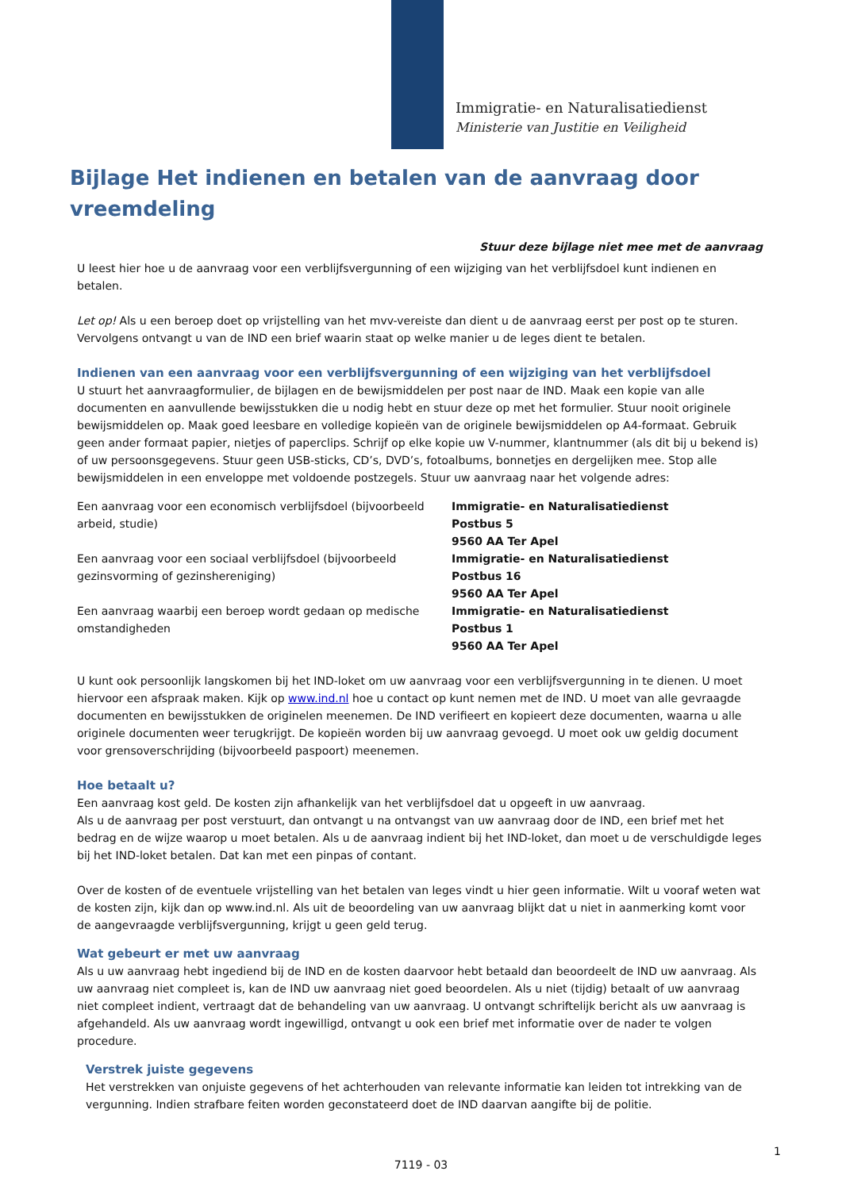Immigratie- en Naturalisatiedienst
Ministerie van Justitie en Veiligheid
Bijlage Het indienen en betalen van de aanvraag door vreemdeling
Stuur deze bijlage niet mee met de aanvraag
U leest hier hoe u de aanvraag voor een verblijfsvergunning of een wijziging van het verblijfsdoel kunt indienen en betalen.
Let op! Als u een beroep doet op vrijstelling van het mvv-vereiste dan dient u de aanvraag eerst per post op te sturen. Vervolgens ontvangt u van de IND een brief waarin staat op welke manier u de leges dient te betalen.
Indienen van een aanvraag voor een verblijfsvergunning of een wijziging van het verblijfsdoel
U stuurt het aanvraagformulier, de bijlagen en de bewijsmiddelen per post naar de IND. Maak een kopie van alle documenten en aanvullende bewijsstukken die u nodig hebt en stuur deze op met het formulier. Stuur nooit originele bewijsmiddelen op. Maak goed leesbare en volledige kopieën van de originele bewijsmiddelen op A4-formaat. Gebruik geen ander formaat papier, nietjes of paperclips. Schrijf op elke kopie uw V-nummer, klantnummer (als dit bij u bekend is) of uw persoonsgegevens. Stuur geen USB-sticks, CD’s, DVD’s, fotoalbums, bonnetjes en dergelijken mee. Stop alle bewijsmiddelen in een enveloppe met voldoende postzegels. Stuur uw aanvraag naar het volgende adres:
| Een aanvraag voor een economisch verblijfsdoel (bijvoorbeeld arbeid, studie) | Immigratie- en Naturalisatiedienst Postbus 5 9560 AA Ter Apel |
| Een aanvraag voor een sociaal verblijfsdoel (bijvoorbeeld gezinsvorming of gezinshereniging) | Immigratie- en Naturalisatiedienst Postbus 16 9560 AA Ter Apel |
| Een aanvraag waarbij een beroep wordt gedaan op medische omstandigheden | Immigratie- en Naturalisatiedienst Postbus 1 9560 AA Ter Apel |
U kunt ook persoonlijk langskomen bij het IND-loket om uw aanvraag voor een verblijfsvergunning in te dienen. U moet hiervoor een afspraak maken. Kijk op www.ind.nl hoe u contact op kunt nemen met de IND. U moet van alle gevraagde documenten en bewijsstukken de originelen meenemen. De IND verifieert en kopieert deze documenten, waarna u alle originele documenten weer terugkrijgt. De kopieën worden bij uw aanvraag gevoegd. U moet ook uw geldig document voor grensoverschrijding (bijvoorbeeld paspoort) meenemen.
Hoe betaalt u?
Een aanvraag kost geld. De kosten zijn afhankelijk van het verblijfsdoel dat u opgeeft in uw aanvraag.
Als u de aanvraag per post verstuurt, dan ontvangt u na ontvangst van uw aanvraag door de IND, een brief met het bedrag en de wijze waarop u moet betalen. Als u de aanvraag indient bij het IND-loket, dan moet u de verschuldigde leges bij het IND-loket betalen. Dat kan met een pinpas of contant.
Over de kosten of de eventuele vrijstelling van het betalen van leges vindt u hier geen informatie. Wilt u vooraf weten wat de kosten zijn, kijk dan op www.ind.nl. Als uit de beoordeling van uw aanvraag blijkt dat u niet in aanmerking komt voor de aangevraagde verblijfsvergunning, krijgt u geen geld terug.
Wat gebeurt er met uw aanvraag
Als u uw aanvraag hebt ingediend bij de IND en de kosten daarvoor hebt betaald dan beoordeelt de IND uw aanvraag. Als uw aanvraag niet compleet is, kan de IND uw aanvraag niet goed beoordelen. Als u niet (tijdig) betaalt of uw aanvraag niet compleet indient, vertraagt dat de behandeling van uw aanvraag. U ontvangt schriftelijk bericht als uw aanvraag is afgehandeld. Als uw aanvraag wordt ingewilligd, ontvangt u ook een brief met informatie over de nader te volgen procedure.
Verstrek juiste gegevens
Het verstrekken van onjuiste gegevens of het achterhouden van relevante informatie kan leiden tot intrekking van de vergunning. Indien strafbare feiten worden geconstateerd doet de IND daarvan aangifte bij de politie.
1
7119 - 03